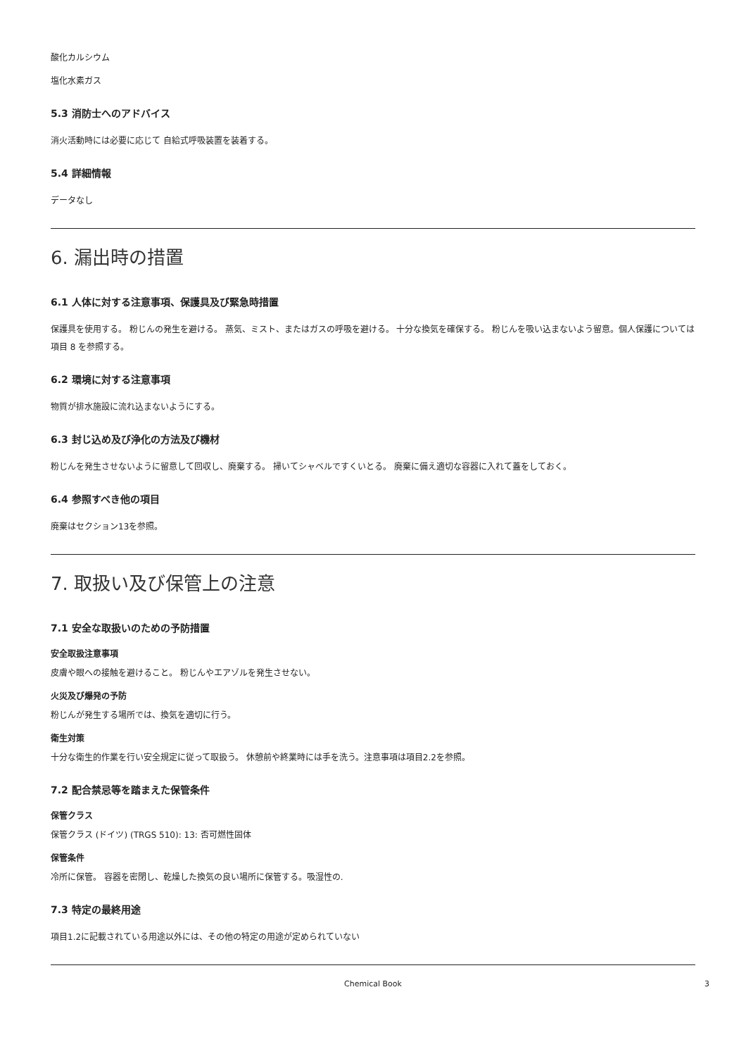酸化カルシウム
塩化水素ガス
5.3 消防士へのアドバイス
消火活動時には必要に応じて 自給式呼吸装置を装着する。
5.4 詳細情報
データなし
6. 漏出時の措置
6.1 人体に対する注意事項、保護具及び緊急時措置
保護具を使用する。 粉じんの発生を避ける。 蒸気、ミスト、またはガスの呼吸を避ける。 十分な換気を確保する。 粉じんを吸い込まないよう留意。個人保護については項目 8 を参照する。
6.2 環境に対する注意事項
物質が排水施設に流れ込まないようにする。
6.3 封じ込め及び浄化の方法及び機材
粉じんを発生させないように留意して回収し、廃棄する。 掃いてシャベルですくいとる。 廃棄に備え適切な容器に入れて蓋をしておく。
6.4 参照すべき他の項目
廃棄はセクション13を参照。
7. 取扱い及び保管上の注意
7.1 安全な取扱いのための予防措置
安全取扱注意事項
皮膚や眼への接触を避けること。 粉じんやエアゾルを発生させない。
火災及び爆発の予防
粉じんが発生する場所では、換気を適切に行う。
衛生対策
十分な衛生的作業を行い安全規定に従って取扱う。 休憩前や終業時には手を洗う。注意事項は項目2.2を参照。
7.2 配合禁忌等を踏まえた保管条件
保管クラス
保管クラス (ドイツ) (TRGS 510): 13: 否可燃性固体
保管条件
冷所に保管。 容器を密閉し、乾燥した換気の良い場所に保管する。吸湿性の.
7.3 特定の最終用途
項目1.2に記載されている用途以外には、その他の特定の用途が定められていない
Chemical Book 3